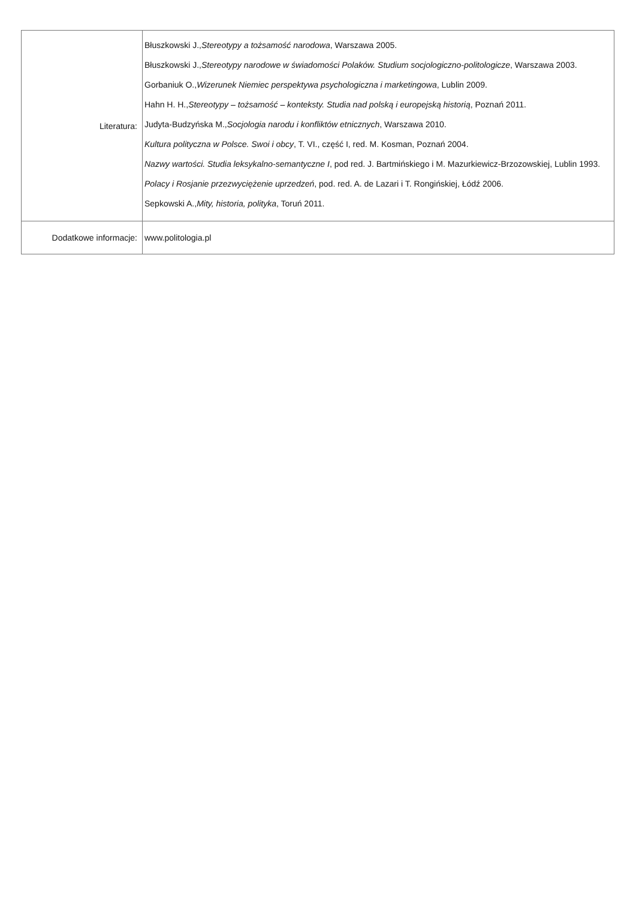| Literatura: | Błuszkowski J., Stereotypy a tożsamość narodowa , Warszawa 2005. Błuszkowski J., Stereotypy narodowe w świadomości Polaków. Studium socjologiczno-politologicze , Warszawa 2003. Gorbaniuk O., Wizerunek Niemiec perspektywa psychologiczna i marketingowa , Lublin 2009. Hahn H. H., Stereotypy – tożsamość – konteksty. Studia nad polską i europejską historią , Poznań 2011. Judyta-Budzyńska M., Socjologia narodu i konfliktów etnicznych , Warszawa 2010. Kultura polityczna w Polsce. Swoi i obcy , T. VI., część I, red. M. Kosman, Poznań 2004. Nazwy wartości. Studia leksykalno-semantyczne I , pod red. J. Bartmińskiego i M. Mazurkiewicz-Brzozowskiej, Lublin 1993. Polacy i Rosjanie przezwyciężenie uprzedzeń , pod. red. A. de Lazari i T. Rongińskiej, Łódź 2006. Sepkowski A., Mity, historia, polityka , Toruń 2011. |
| Dodatkowe informacje: | www.politologia.pl |